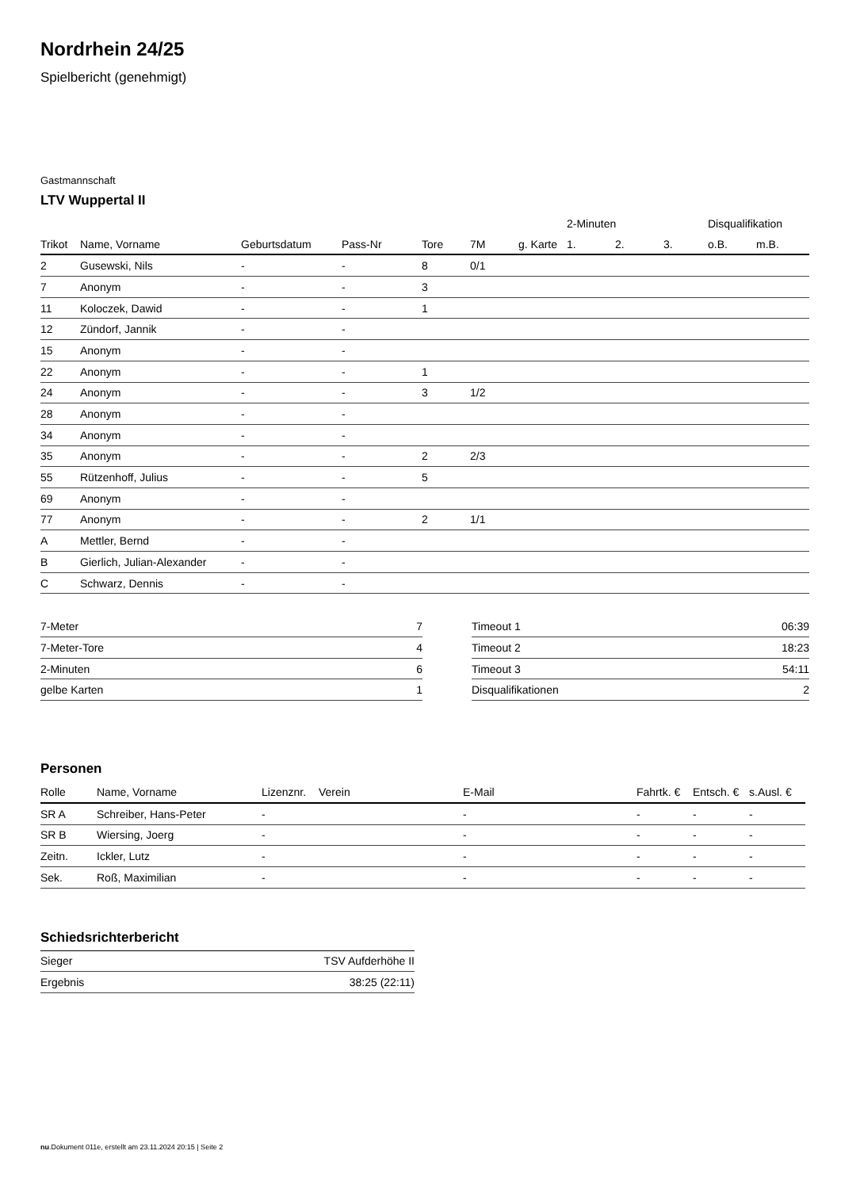Nordrhein 24/25
Spielbericht (genehmigt)
Gastmannschaft
LTV Wuppertal II
| | | | | | | | 2-Minuten | | | Disqualifikation | |
| --- | --- | --- | --- | --- | --- | --- | --- | --- | --- | --- | --- |
| Trikot | Name, Vorname | Geburtsdatum | Pass-Nr | Tore | 7M | g. Karte | 1. | 2. | 3. | o.B. | m.B. |
| 2 | Gusewski, Nils | - | - | 8 | 0/1 | | | | | | |
| 7 | Anonym | - | - | 3 | | | | | | | |
| 11 | Koloczek, Dawid | - | - | 1 | | | | | | | |
| 12 | Zündorf, Jannik | - | - | | | | | | | | |
| 15 | Anonym | - | - | | | | | | | | |
| 22 | Anonym | - | - | 1 | | | | | | | |
| 24 | Anonym | - | - | 3 | 1/2 | | | | | | |
| 28 | Anonym | - | - | | | | | | | | |
| 34 | Anonym | - | - | | | | | | | | |
| 35 | Anonym | - | - | 2 | 2/3 | | | | | | |
| 55 | Rützenhoff, Julius | - | - | 5 | | | | | | | |
| 69 | Anonym | - | - | | | | | | | | |
| 77 | Anonym | - | - | 2 | 1/1 | | | | | | |
| A | Mettler, Bernd | - | - | | | | | | | | |
| B | Gierlich, Julian-Alexander | - | - | | | | | | | | |
| C | Schwarz, Dennis | - | - | | | | | | | | |
| 7-Meter | 7 |
| 7-Meter-Tore | 4 |
| 2-Minuten | 6 |
| gelbe Karten | 1 |
| Timeout 1 | 06:39 |
| Timeout 2 | 18:23 |
| Timeout 3 | 54:11 |
| Disqualifikationen | 2 |
Personen
| Rolle | Name, Vorname | Lizenznr. | Verein | E-Mail | Fahrtk. € | Entsch. € | s.Ausl. € |
| --- | --- | --- | --- | --- | --- | --- | --- |
| SR A | Schreiber, Hans-Peter | - | | - | - | - | - |
| SR B | Wiersing, Joerg | - | | - | - | - | - |
| Zeitn. | Ickler, Lutz | - | | - | - | - | - |
| Sek. | Roß, Maximilian | - | | - | - | - | - |
Schiedsrichterbericht
| Sieger | TSV Aufderhöhe II |
| Ergebnis | 38:25 (22:11) |
nu.Dokument 011e, erstellt am 23.11.2024 20:15 | Seite 2